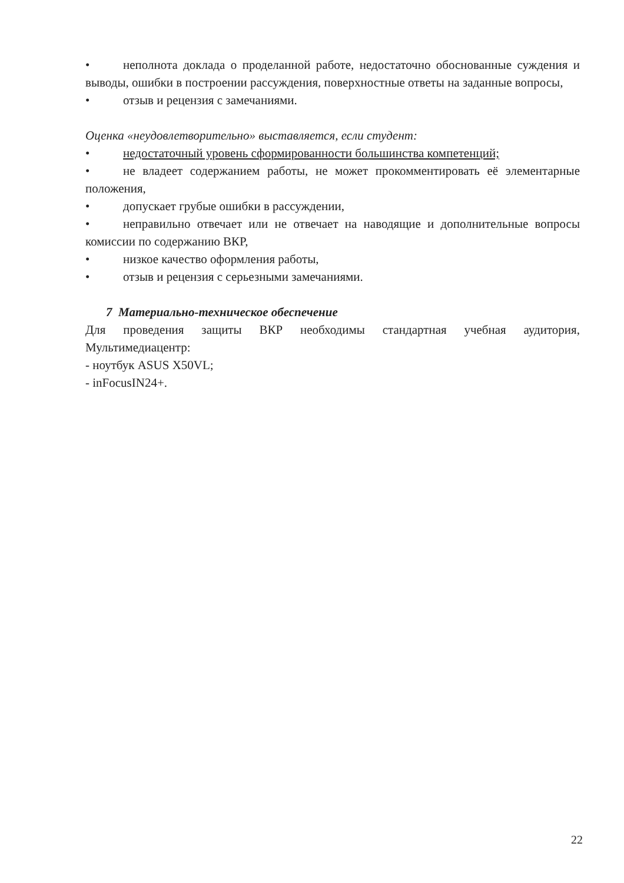• неполнота доклада о проделанной работе, недостаточно обоснованные суждения и выводы, ошибки в построении рассуждения, поверхностные ответы на заданные вопросы,
• отзыв и рецензия с замечаниями.
Оценка «неудовлетворительно» выставляется, если студент:
• недостаточный уровень сформированности большинства компетенций;
• не владеет содержанием работы, не может прокомментировать её элементарные положения,
• допускает грубые ошибки в рассуждении,
• неправильно отвечает или не отвечает на наводящие и дополнительные вопросы комиссии по содержанию ВКР,
• низкое качество оформления работы,
• отзыв и рецензия с серьезными замечаниями.
7 Материально-техническое обеспечение
Для проведения защиты ВКР необходимы стандартная учебная аудитория, Мультимедиацентр:
- ноутбук ASUS X50VL;
- inFocusIN24+.
22